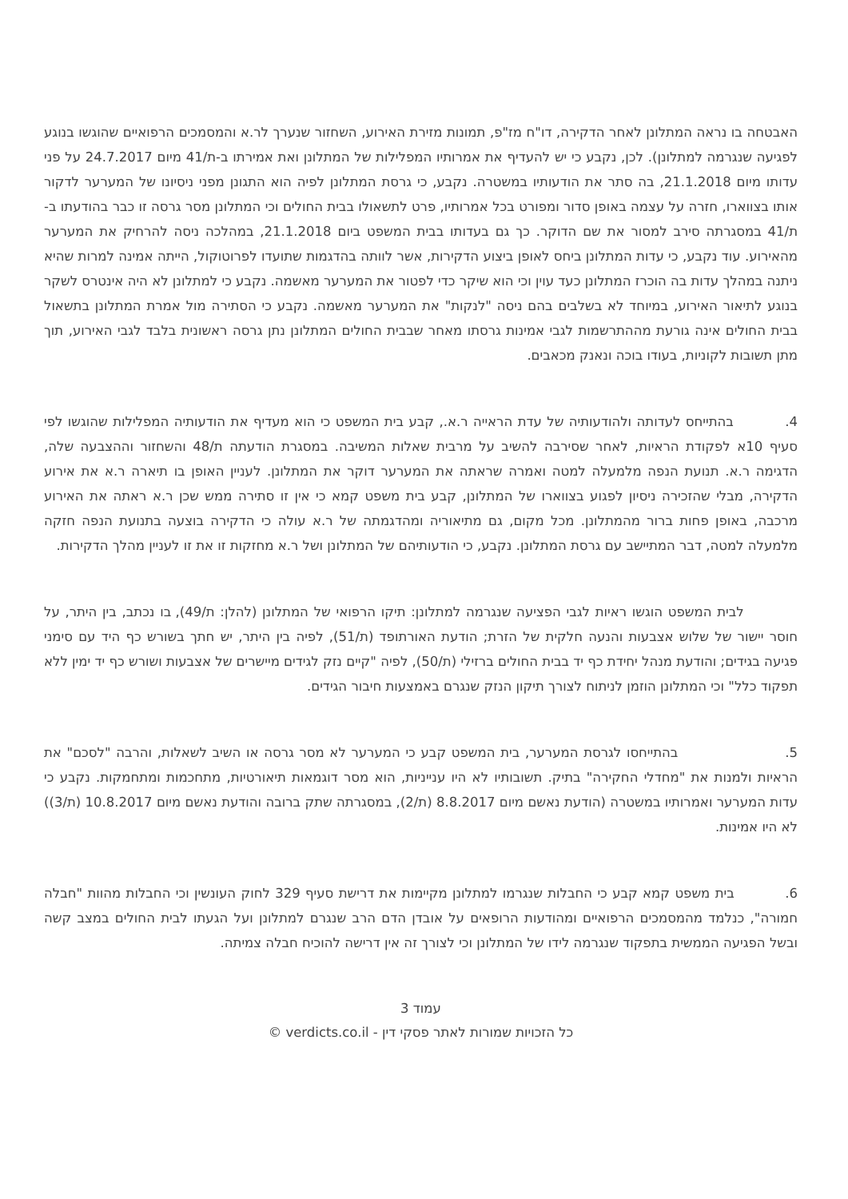האבטחה בו נראה המתלונן לאחר הדקירה, דו"ח מז"פ, תמונות מזירת האירוע, השחזור שנערך לר.א והמסמכים הרפואיים שהוגשו בנוגע לפגיעה שנגרמה למתלונן). לכן, נקבע כי יש להעדיף את אמרותיו המפלילות של המתלונן ואת אמירתו ב-ת/41 מיום 24.7.2017 על פני עדותו מיום 21.1.2018, בה סתר את הודעותיו במשטרה. נקבע, כי גרסת המתלונן לפיה הוא התגונן מפני ניסיונו של המערער לדקור אותו בצווארו, חזרה על עצמה באופן סדור ומפורט בכל אמרותיו, פרט לתשאולו בבית החולים וכי המתלונן מסר גרסה זו כבר בהודעתו ב-ת/41 במסגרתה סירב למסור את שם הדוקר. כך גם בעדותו בבית המשפט ביום 21.1.2018, במהלכה ניסה להרחיק את המערער מהאירוע. עוד נקבע, כי עדות המתלונן ביחס לאופן ביצוע הדקירות, אשר לוותה בהדגמות שתועדו לפרוטוקול, הייתה אמינה למרות שהיא ניתנה במהלך עדות בה הוכרז המתלונן כעד עוין וכי הוא שיקר כדי לפטור את המערער מאשמה. נקבע כי למתלונן לא היה אינטרס לשקר בנוגע לתיאור האירוע, במיוחד לא בשלבים בהם ניסה "לנקות" את המערער מאשמה. נקבע כי הסתירה מול אמרת המתלונן בתשאול בבית החולים אינה גורעת מההתרשמות לגבי אמינות גרסתו מאחר שבבית החולים המתלונן נתן גרסה ראשונית בלבד לגבי האירוע, תוך מתן תשובות לקוניות, בעודו בוכה ונאנק מכאבים.
4. בהתייחס לעדותה ולהודעותיה של עדת הראייה ר.א., קבע בית המשפט כי הוא מעדיף את הודעותיה המפלילות שהוגשו לפי סעיף 10א לפקודת הראיות, לאחר שסירבה להשיב על מרבית שאלות המשיבה. במסגרת הודעתה ת/48 והשחזור וההצבעה שלה, הדגימה ר.א. תנועת הנפה מלמעלה למטה ואמרה שראתה את המערער דוקר את המתלונן. לעניין האופן בו תיארה ר.א את אירוע הדקירה, מבלי שהזכירה ניסיון לפגוע בצווארו של המתלונן, קבע בית משפט קמא כי אין זו סתירה ממש שכן ר.א ראתה את האירוע מרכבה, באופן פחות ברור מהמתלונן. מכל מקום, גם מתיאוריה ומהדגמתה של ר.א עולה כי הדקירה בוצעה בתנועת הנפה חזקה מלמעלה למטה, דבר המתיישב עם גרסת המתלונן. נקבע, כי הודעותיהם של המתלונן ושל ר.א מחזקות זו את זו לעניין מהלך הדקירות.
לבית המשפט הוגשו ראיות לגבי הפציעה שנגרמה למתלונן: תיקו הרפואי של המתלונן (להלן: ת/49), בו נכתב, בין היתר, על חוסר יישור של שלוש אצבעות והנעה חלקית של הזרת; הודעת האורתופד (ת/51), לפיה בין היתר, יש חתך בשורש כף היד עם סימני פגיעה בגידים; והודעת מנהל יחידת כף יד בבית החולים ברזילי (ת/50), לפיה "קיים נזק לגידים מיישרים של אצבעות ושורש כף יד ימין ללא תפקוד כלל" וכי המתלונן הוזמן לניתוח לצורך תיקון הנזק שנגרם באמצעות חיבור הגידים.
5. בהתייחסו לגרסת המערער, בית המשפט קבע כי המערער לא מסר גרסה או השיב לשאלות, והרבה "לסכם" את הראיות ולמנות את "מחדלי החקירה" בתיק. תשובותיו לא היו ענייניות, הוא מסר דוגמאות תיאורטיות, מתחכמות ומתחמקות. נקבע כי עדות המערער ואמרותיו במשטרה (הודעת נאשם מיום 8.8.2017 (ת/2), במסגרתה שתק ברובה והודעת נאשם מיום 10.8.2017 (ת/3)) לא היו אמינות.
6. בית משפט קמא קבע כי החבלות שנגרמו למתלונן מקיימות את דרישת סעיף 329 לחוק העונשין וכי החבלות מהוות "חבלה חמורה", כנלמד מהמסמכים הרפואיים ומהודעות הרופאים על אובדן הדם הרב שנגרם למתלונן ועל הגעתו לבית החולים במצב קשה ובשל הפגיעה הממשית בתפקוד שנגרמה לידו של המתלונן וכי לצורך זה אין דרישה להוכיח חבלה צמיתה.
עמוד 3
כל הזכויות שמורות לאתר פסקי דין - verdicts.co.il ©